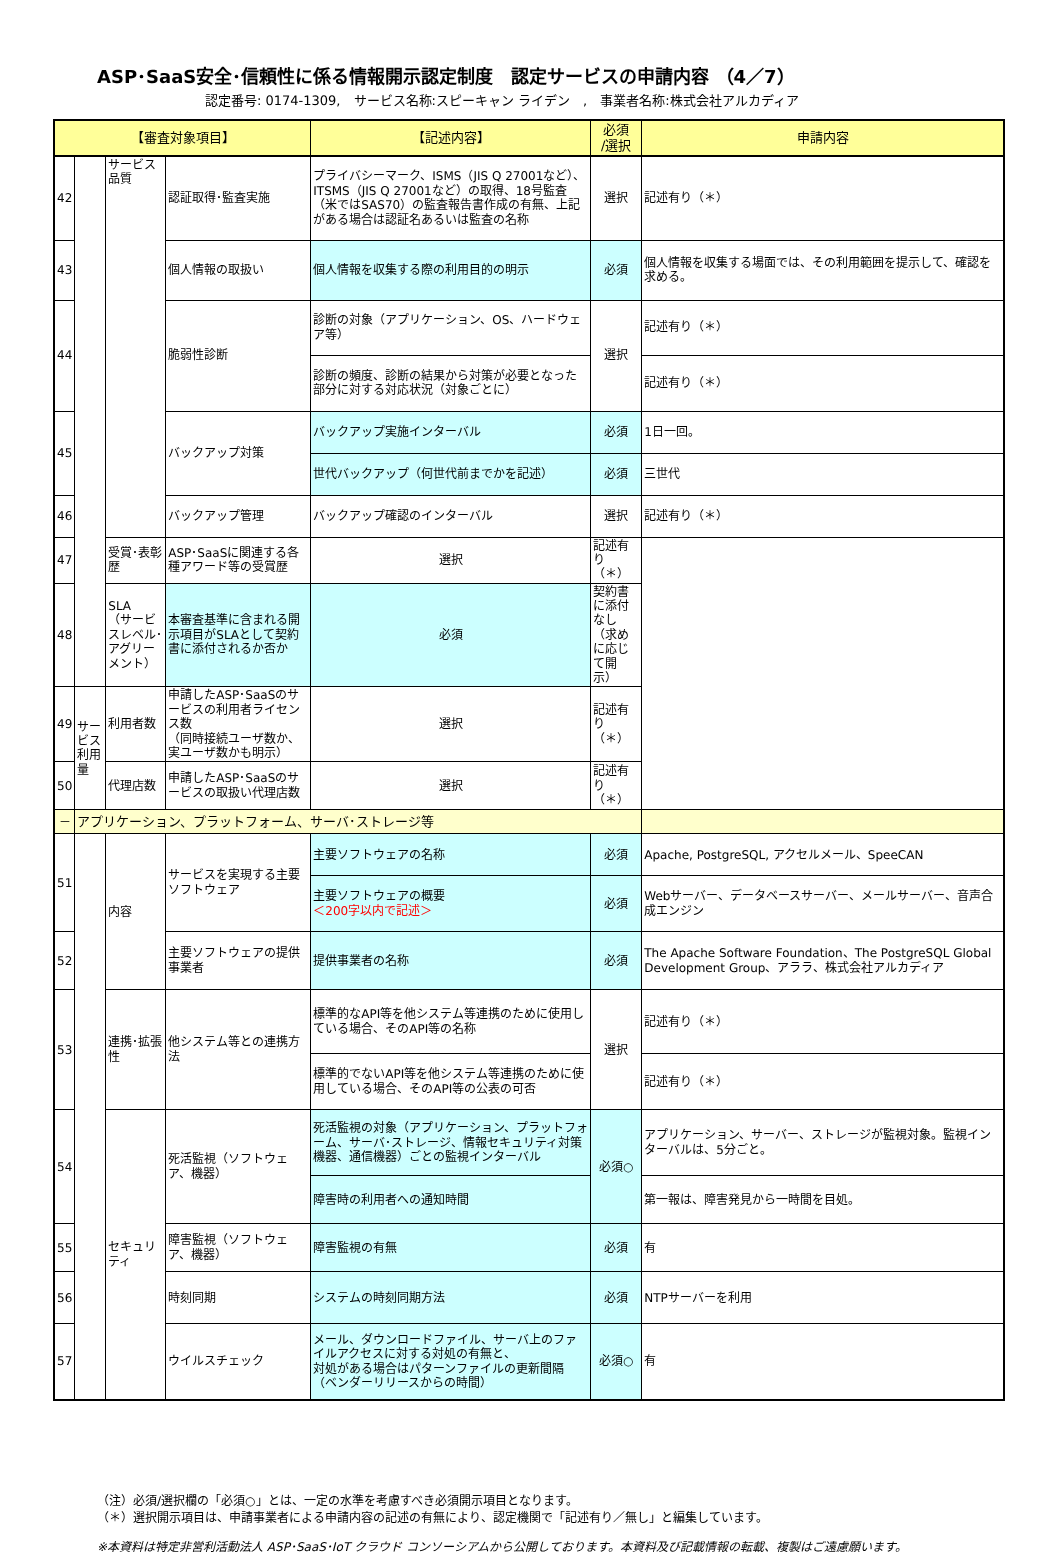ASP･SaaS安全･信頼性に係る情報開示認定制度　認定サービスの申請内容 （4／7）
認定番号: 0174-1309,　サービス名称:スピーキャン ライデン　,　事業者名称:株式会社アルカディア
| 【審査対象項目】 | | | | 【記述内容】 | 必須 /選択 | 申請内容 |
| --- | --- | --- | --- | --- | --- | --- |
| 42 | | サービス品質 | 認証取得･監査実施 | プライバシーマーク、ISMS（JIS Q 27001など）、ITSMS（JIS Q 27001など）の取得、18号監査（米ではSAS70）の監査報告書作成の有無、上記がある場合は認証名あるいは監査の名称 | 選択 | 記述有り（＊） |
| 43 | | | 個人情報の取扱い | 個人情報を収集する際の利用目的の明示 | 必須 | 個人情報を収集する場面では、その利用範囲を提示して、確認を求める。 |
| 44 | | | 脆弱性診断 | 診断の対象（アプリケーション、OS、ハードウェア等） | 選択 | 記述有り（＊） |
| | | | | 診断の頻度、診断の結果から対策が必要となった部分に対する対応状況（対象ごとに） | | 記述有り（＊） |
| 45 | | | バックアップ対策 | バックアップ実施インターバル | 必須 | 1日一回。 |
| | | | | 世代バックアップ（何世代前までかを記述） | 必須 | 三世代 |
| 46 | | | バックアップ管理 | バックアップ確認のインターバル | 選択 | 記述有り（＊） |
| 47 | | 受賞･表彰歴 | ASP･SaaSに関連する各種アワード等の受賞歴 | 選択 | 記述有り（＊） | |
| 48 | | SLA （サービスレベル･アグリーメント） | 本審査基準に含まれる開示項目がSLAとして契約書に添付されるか否か | 必須 | 契約書に添付なし（求めに応じて開示） | |
| 49 | サービス利用量 | 利用者数 | 申請したASP･SaaSのサービスの利用者ライセンス数 （同時接続ユーザ数か、実ユーザ数かも明示） | 選択 | 記述有り（＊） | |
| 50 | | 代理店数 | 申請したASP･SaaSのサービスの取扱い代理店数 | 選択 | 記述有り（＊） | |
| － | アプリケーション、プラットフォーム、サーバ･ストレージ等 | | | | | |
| 51 | | 内容 | サービスを実現する主要ソフトウェア | 主要ソフトウェアの名称 | 必須 | Apache, PostgreSQL, アクセルメール、SpeeCAN |
| | | | | 主要ソフトウェアの概要 ＜200字以内で記述＞ | 必須 | Webサーバー、データベースサーバー、メールサーバー、音声合成エンジン |
| 52 | | | 主要ソフトウェアの提供事業者 | 提供事業者の名称 | 必須 | The Apache Software Foundation、The PostgreSQL Global Development Group、アララ、株式会社アルカディア |
| 53 | | 連携･拡張性 | 他システム等との連携方法 | 標準的なAPI等を他システム等連携のために使用している場合、そのAPI等の名称 | 選択 | 記述有り（＊） |
| | | | | 標準的でないAPI等を他システム等連携のために使用している場合、そのAPI等の公表の可否 | | 記述有り（＊） |
| 54 | | セキュリティ | 死活監視（ソフトウェア、機器） | 死活監視の対象（アプリケーション、プラットフォーム、サーバ･ストレージ、情報セキュリティ対策機器、通信機器）ごとの監視インターバル | 必須○ | アプリケーション、サーバー、ストレージが監視対象。監視インターバルは、5分ごと。 |
| | | | | 障害時の利用者への通知時間 | | 第一報は、障害発見から一時間を目処。 |
| 55 | | | 障害監視（ソフトウェア、機器） | 障害監視の有無 | 必須 | 有 |
| 56 | | | 時刻同期 | システムの時刻同期方法 | 必須 | NTPサーバーを利用 |
| 57 | | | ウイルスチェック | メール、ダウンロードファイル、サーバ上のファイルアクセスに対する対処の有無と、 対処がある場合はパターンファイルの更新間隔 （ベンダーリリースからの時間） | 必須○ | 有 |
（注）必須/選択欄の「必須○」とは、一定の水準を考慮すべき必須開示項目となります。
（＊）選択開示項目は、申請事業者による申請内容の記述の有無により、認定機関で「記述有り／無し」と編集しています。
※本資料は特定非営利活動法人 ASP･SaaS･IoT クラウド コンソーシアムから公開しております。本資料及び記載情報の転載、複製はご遠慮願います。